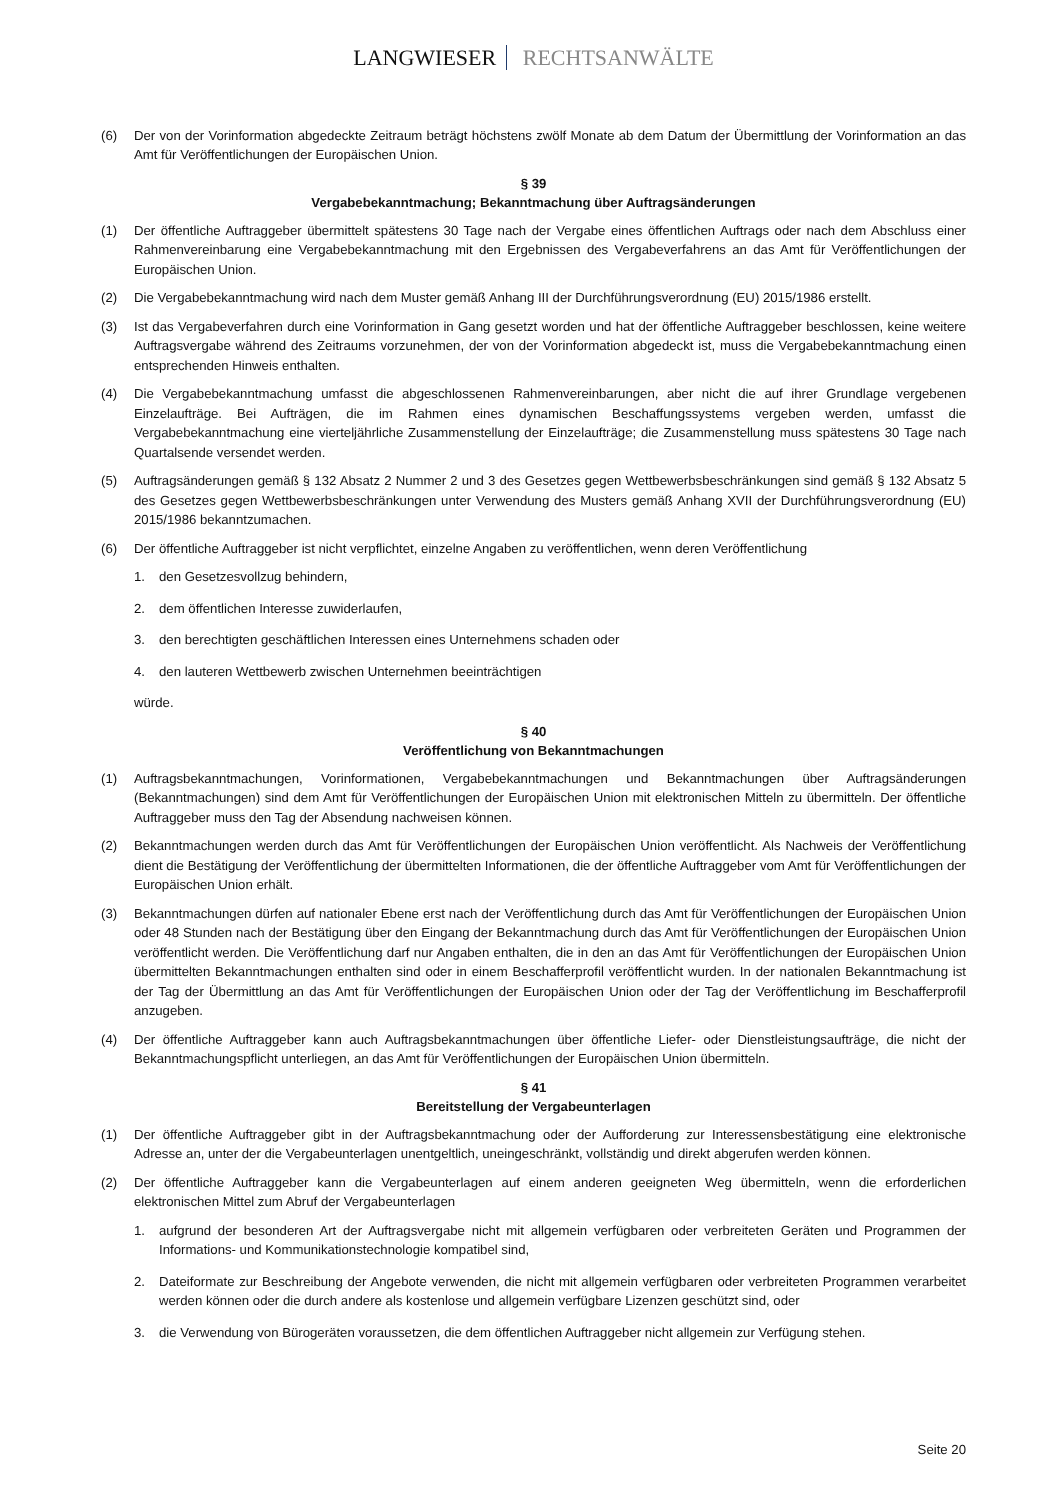LANGWIESER RECHTSANWÄLTE
(6) Der von der Vorinformation abgedeckte Zeitraum beträgt höchstens zwölf Monate ab dem Datum der Übermittlung der Vorinformation an das Amt für Veröffentlichungen der Europäischen Union.
§ 39
Vergabebekanntmachung; Bekanntmachung über Auftragsänderungen
(1) Der öffentliche Auftraggeber übermittelt spätestens 30 Tage nach der Vergabe eines öffentlichen Auftrags oder nach dem Abschluss einer Rahmenvereinbarung eine Vergabebekanntmachung mit den Ergebnissen des Vergabeverfahrens an das Amt für Veröffentlichungen der Europäischen Union.
(2) Die Vergabebekanntmachung wird nach dem Muster gemäß Anhang III der Durchführungsverordnung (EU) 2015/1986 erstellt.
(3) Ist das Vergabeverfahren durch eine Vorinformation in Gang gesetzt worden und hat der öffentliche Auftraggeber beschlossen, keine weitere Auftragsvergabe während des Zeitraums vorzunehmen, der von der Vorinformation abgedeckt ist, muss die Vergabebekanntmachung einen entsprechenden Hinweis enthalten.
(4) Die Vergabebekanntmachung umfasst die abgeschlossenen Rahmenvereinbarungen, aber nicht die auf ihrer Grundlage vergebenen Einzelaufträge. Bei Aufträgen, die im Rahmen eines dynamischen Beschaffungssystems vergeben werden, umfasst die Vergabebekanntmachung eine vierteljährliche Zusammenstellung der Einzelaufträge; die Zusammenstellung muss spätestens 30 Tage nach Quartalsende versendet werden.
(5) Auftragsänderungen gemäß § 132 Absatz 2 Nummer 2 und 3 des Gesetzes gegen Wettbewerbsbeschränkungen sind gemäß § 132 Absatz 5 des Gesetzes gegen Wettbewerbsbeschränkungen unter Verwendung des Musters gemäß Anhang XVII der Durchführungsverordnung (EU) 2015/1986 bekanntzumachen.
(6) Der öffentliche Auftraggeber ist nicht verpflichtet, einzelne Angaben zu veröffentlichen, wenn deren Veröffentlichung
1. den Gesetzesvollzug behindern,
2. dem öffentlichen Interesse zuwiderlaufen,
3. den berechtigten geschäftlichen Interessen eines Unternehmens schaden oder
4. den lauteren Wettbewerb zwischen Unternehmen beeinträchtigen
würde.
§ 40
Veröffentlichung von Bekanntmachungen
(1) Auftragsbekanntmachungen, Vorinformationen, Vergabebekanntmachungen und Bekanntmachungen über Auftragsänderungen (Bekanntmachungen) sind dem Amt für Veröffentlichungen der Europäischen Union mit elektronischen Mitteln zu übermitteln. Der öffentliche Auftraggeber muss den Tag der Absendung nachweisen können.
(2) Bekanntmachungen werden durch das Amt für Veröffentlichungen der Europäischen Union veröffentlicht. Als Nachweis der Veröffentlichung dient die Bestätigung der Veröffentlichung der übermittelten Informationen, die der öffentliche Auftraggeber vom Amt für Veröffentlichungen der Europäischen Union erhält.
(3) Bekanntmachungen dürfen auf nationaler Ebene erst nach der Veröffentlichung durch das Amt für Veröffentlichungen der Europäischen Union oder 48 Stunden nach der Bestätigung über den Eingang der Bekanntmachung durch das Amt für Veröffentlichungen der Europäischen Union veröffentlicht werden. Die Veröffentlichung darf nur Angaben enthalten, die in den an das Amt für Veröffentlichungen der Europäischen Union übermittelten Bekanntmachungen enthalten sind oder in einem Beschafferprofil veröffentlicht wurden. In der nationalen Bekanntmachung ist der Tag der Übermittlung an das Amt für Veröffentlichungen der Europäischen Union oder der Tag der Veröffentlichung im Beschafferprofil anzugeben.
(4) Der öffentliche Auftraggeber kann auch Auftragsbekanntmachungen über öffentliche Liefer- oder Dienstleistungsaufträge, die nicht der Bekanntmachungspflicht unterliegen, an das Amt für Veröffentlichungen der Europäischen Union übermitteln.
§ 41
Bereitstellung der Vergabeunterlagen
(1) Der öffentliche Auftraggeber gibt in der Auftragsbekanntmachung oder der Aufforderung zur Interessensbestätigung eine elektronische Adresse an, unter der die Vergabeunterlagen unentgeltlich, uneingeschränkt, vollständig und direkt abgerufen werden können.
(2) Der öffentliche Auftraggeber kann die Vergabeunterlagen auf einem anderen geeigneten Weg übermitteln, wenn die erforderlichen elektronischen Mittel zum Abruf der Vergabeunterlagen
1. aufgrund der besonderen Art der Auftragsvergabe nicht mit allgemein verfügbaren oder verbreiteten Geräten und Programmen der Informations- und Kommunikationstechnologie kompatibel sind,
2. Dateiformate zur Beschreibung der Angebote verwenden, die nicht mit allgemein verfügbaren oder verbreiteten Programmen verarbeitet werden können oder die durch andere als kostenlose und allgemein verfügbare Lizenzen geschützt sind, oder
3. die Verwendung von Bürogeräten voraussetzen, die dem öffentlichen Auftraggeber nicht allgemein zur Verfügung stehen.
Seite 20